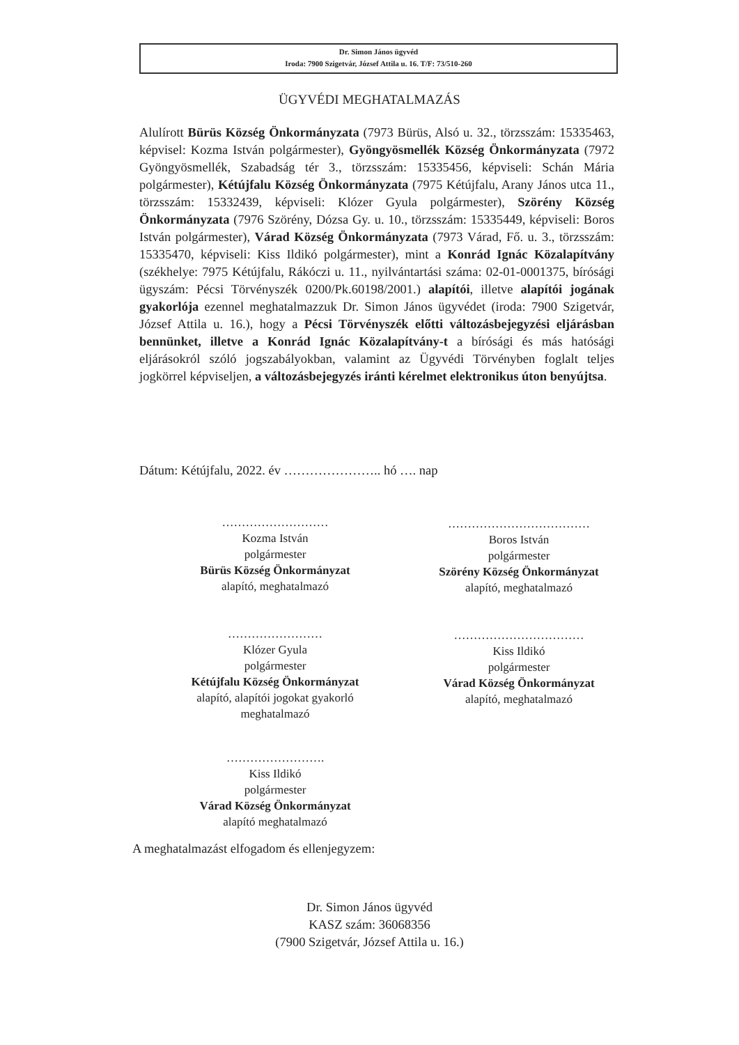Dr. Simon János ügyvéd
Iroda: 7900 Szigetvár, József Attila u. 16. T/F: 73/510-260
ÜGYVÉDI MEGHATALMAZÁS
Alulírott Bürüs Község Önkormányzata (7973 Bürüs, Alsó u. 32., törzsszám: 15335463, képvisel: Kozma István polgármester), Gyöngyösmellék Község Önkormányzata (7972 Gyöngyösmellék, Szabadság tér 3., törzsszám: 15335456, képviseli: Schán Mária polgármester), Kétújfalu Község Önkormányzata (7975 Kétújfalu, Arany János utca 11., törzsszám: 15332439, képviseli: Klózer Gyula polgármester), Szörény Község Önkormányzata (7976 Szörény, Dózsa Gy. u. 10., törzsszám: 15335449, képviseli: Boros István polgármester), Várad Község Önkormányzata (7973 Várad, Fő. u. 3., törzsszám: 15335470, képviseli: Kiss Ildikó polgármester), mint a Konrád Ignác Közalapítvány (székhelye: 7975 Kétújfalu, Rákóczi u. 11., nyilvántartási száma: 02-01-0001375, bírósági ügyszám: Pécsi Törvényszék 0200/Pk.60198/2001.) alapítói, illetve alapítói jogának gyakorlója ezennel meghatalmazzuk Dr. Simon János ügyvédet (iroda: 7900 Szigetvár, József Attila u. 16.), hogy a Pécsi Törvényszék előtti változásbejegyzési eljárásban bennünket, illetve a Konrád Ignác Közalapítvány-t a bírósági és más hatósági eljárásokról szóló jogszabályokban, valamint az Ügyvédi Törvényben foglalt teljes jogkörrel képviseljen, a változásbejegyzés iránti kérelmet elektronikus úton benyújtsa.
Dátum: Kétújfalu, 2022. év ………………….. hó …. nap
………………………
Kozma István
polgármester
Bürüs Község Önkormányzat
alapító, meghatalmazó
………………………………
Boros István
polgármester
Szörény Község Önkormányzat
alapító, meghatalmazó
……………………
Klózer Gyula
polgármester
Kétújfalu Község Önkormányzat
alapító, alapítói jogokat gyakorló
meghatalmazó
……………………………
Kiss Ildikó
polgármester
Várad Község Önkormányzat
alapító, meghatalmazó
…………………….
Kiss Ildikó
polgármester
Várad Község Önkormányzat
alapító meghatalmazó
A meghatalmazást elfogadom és ellenjegyzem:
Dr. Simon János ügyvéd
KASZ szám: 36068356
(7900 Szigetvár, József Attila u. 16.)